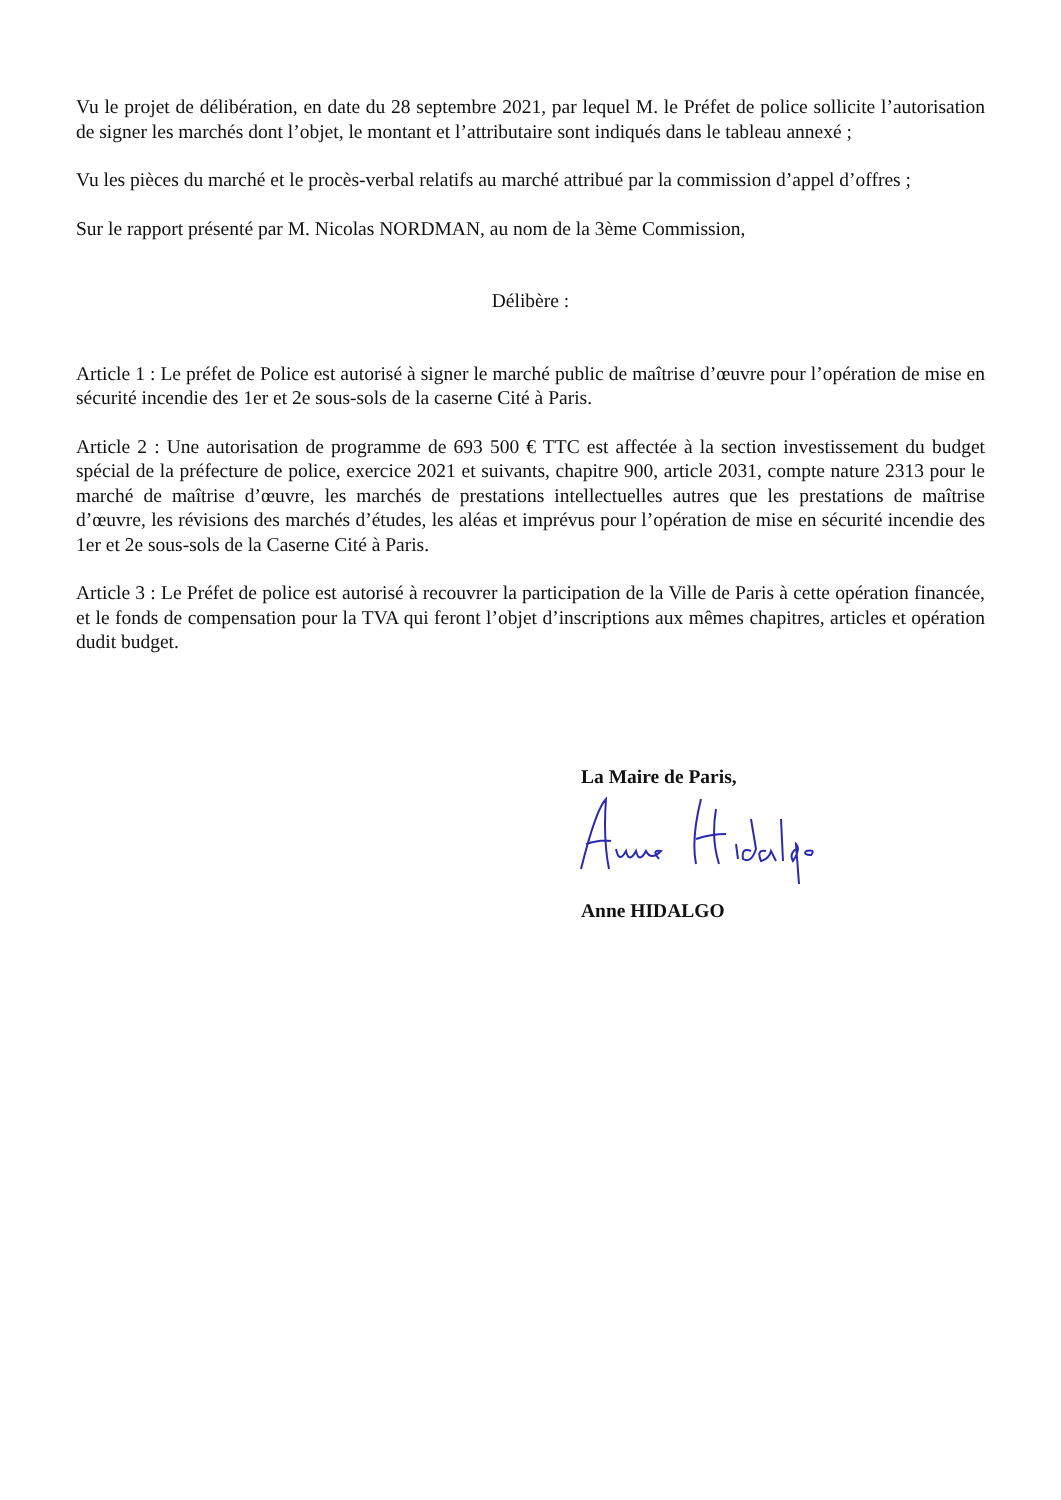Vu le projet de délibération, en date du 28 septembre 2021, par lequel M. le Préfet de police sollicite l’autorisation de signer les marchés dont l’objet, le montant et l’attributaire sont indiqués dans le tableau annexé ;
Vu les pièces du marché et le procès-verbal relatifs au marché attribué par la commission d’appel d’offres ;
Sur le rapport présenté par M. Nicolas NORDMAN, au nom de la 3ème Commission,
Délibère :
Article 1 : Le préfet de Police est autorisé à signer le marché public de maîtrise d’œuvre pour l’opération de mise en sécurité incendie des 1er et 2e sous-sols de la caserne Cité à Paris.
Article 2 : Une autorisation de programme de 693 500 € TTC est affectée à la section investissement du budget spécial de la préfecture de police, exercice 2021 et suivants, chapitre 900, article 2031, compte nature 2313 pour le marché de maîtrise d’œuvre, les marchés de prestations intellectuelles autres que les prestations de maîtrise d’œuvre, les révisions des marchés d’études, les aléas et imprévus pour l’opération de mise en sécurité incendie des 1er et 2e sous-sols de la Caserne Cité à Paris.
Article 3 : Le Préfet de police est autorisé à recouvrer la participation de la Ville de Paris à cette opération financée, et le fonds de compensation pour la TVA qui feront l’objet d’inscriptions aux mêmes chapitres, articles et opération dudit budget.
La Maire de Paris,
Anne HIDALGO